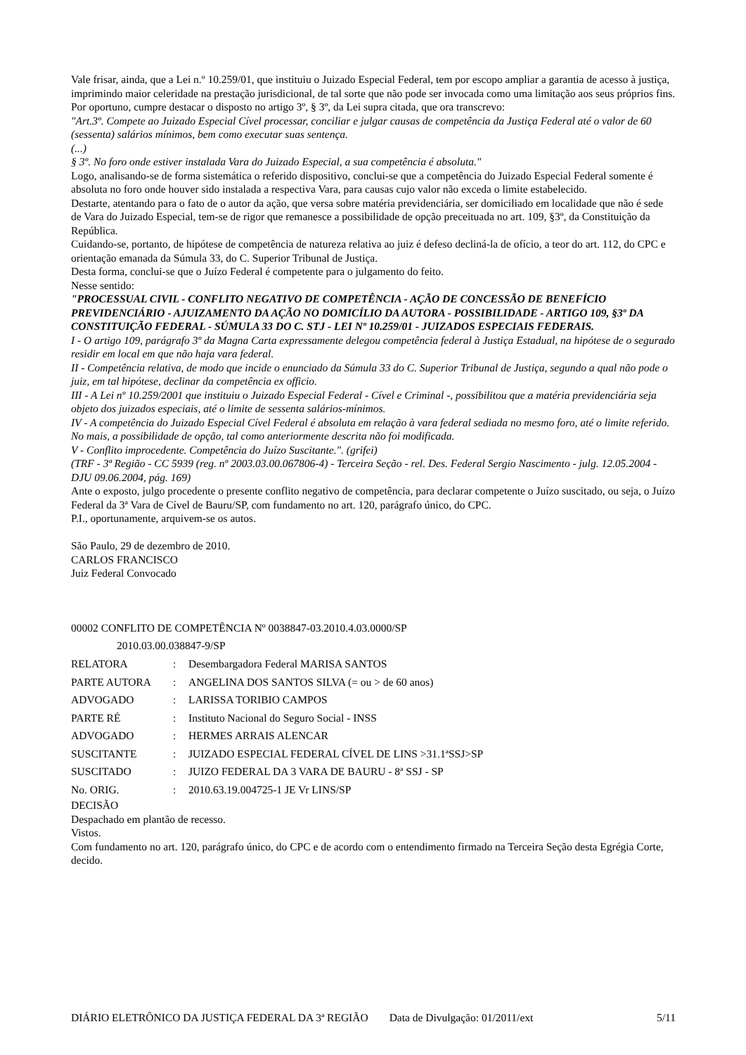Vale frisar, ainda, que a Lei n.º 10.259/01, que instituiu o Juizado Especial Federal, tem por escopo ampliar a garantia de acesso à justiça, imprimindo maior celeridade na prestação jurisdicional, de tal sorte que não pode ser invocada como uma limitação aos seus próprios fins.
Por oportuno, cumpre destacar o disposto no artigo 3º, § 3º, da Lei supra citada, que ora transcrevo:
"Art.3º. Compete ao Juizado Especial Cível processar, conciliar e julgar causas de competência da Justiça Federal até o valor de 60 (sessenta) salários mínimos, bem como executar suas sentença.
(...)
§ 3º. No foro onde estiver instalada Vara do Juizado Especial, a sua competência é absoluta."
Logo, analisando-se de forma sistemática o referido dispositivo, conclui-se que a competência do Juizado Especial Federal somente é absoluta no foro onde houver sido instalada a respectiva Vara, para causas cujo valor não exceda o limite estabelecido.
Destarte, atentando para o fato de o autor da ação, que versa sobre matéria previdenciária, ser domiciliado em localidade que não é sede de Vara do Juizado Especial, tem-se de rigor que remanesce a possibilidade de opção preceituada no art. 109, §3º, da Constituição da República.
Cuidando-se, portanto, de hipótese de competência de natureza relativa ao juiz é defeso decliná-la de ofício, a teor do art. 112, do CPC e orientação emanada da Súmula 33, do C. Superior Tribunal de Justiça.
Desta forma, conclui-se que o Juízo Federal é competente para o julgamento do feito.
Nesse sentido:
"PROCESSUAL CIVIL - CONFLITO NEGATIVO DE COMPETÊNCIA - AÇÃO DE CONCESSÃO DE BENEFÍCIO PREVIDENCIÁRIO - AJUIZAMENTO DA AÇÃO NO DOMICÍLIO DA AUTORA - POSSIBILIDADE - ARTIGO 109, §3º DA CONSTITUIÇÃO FEDERAL - SÚMULA 33 DO C. STJ - LEI Nº 10.259/01 - JUIZADOS ESPECIAIS FEDERAIS.
I - O artigo 109, parágrafo 3º da Magna Carta expressamente delegou competência federal à Justiça Estadual, na hipótese de o segurado residir em local em que não haja vara federal.
II - Competência relativa, de modo que incide o enunciado da Súmula 33 do C. Superior Tribunal de Justiça, segundo a qual não pode o juiz, em tal hipótese, declinar da competência ex officio.
III - A Lei nº 10.259/2001 que instituiu o Juizado Especial Federal - Cível e Criminal -, possibilitou que a matéria previdenciária seja objeto dos juizados especiais, até o limite de sessenta salários-mínimos.
IV - A competência do Juizado Especial Cível Federal é absoluta em relação à vara federal sediada no mesmo foro, até o limite referido. No mais, a possibilidade de opção, tal como anteriormente descrita não foi modificada.
V - Conflito improcedente. Competência do Juízo Suscitante.". (grifei)
(TRF - 3ª Região - CC 5939 (reg. nº 2003.03.00.067806-4) - Terceira Seção - rel. Des. Federal Sergio Nascimento - julg. 12.05.2004 - DJU 09.06.2004, pág. 169)
Ante o exposto, julgo procedente o presente conflito negativo de competência, para declarar competente o Juízo suscitado, ou seja, o Juízo Federal da 3ª Vara de Cível de Bauru/SP, com fundamento no art. 120, parágrafo único, do CPC.
P.I., oportunamente, arquivem-se os autos.
São Paulo, 29 de dezembro de 2010.
CARLOS FRANCISCO
Juiz Federal Convocado
00002 CONFLITO DE COMPETÊNCIA Nº 0038847-03.2010.4.03.0000/SP
2010.03.00.038847-9/SP
| RELATORA | : | Desembargadora Federal MARISA SANTOS |
| PARTE AUTORA | : | ANGELINA DOS SANTOS SILVA (= ou > de 60 anos) |
| ADVOGADO | : | LARISSA TORIBIO CAMPOS |
| PARTE RÉ | : | Instituto Nacional do Seguro Social - INSS |
| ADVOGADO | : | HERMES ARRAIS ALENCAR |
| SUSCITANTE | : | JUIZADO ESPECIAL FEDERAL CÍVEL DE LINS >31.1ªSSJ>SP |
| SUSCITADO | : | JUIZO FEDERAL DA 3 VARA DE BAURU - 8ª SSJ - SP |
| No. ORIG. | : | 2010.63.19.004725-1 JE Vr LINS/SP |
DECISÃO
Despachado em plantão de recesso.
Vistos.
Com fundamento no art. 120, parágrafo único, do CPC e de acordo com o entendimento firmado na Terceira Seção desta Egrégia Corte, decido.
DIÁRIO ELETRÔNICO DA JUSTIÇA FEDERAL DA 3ª REGIÃO Data de Divulgação: 01/2011/ext 5/11